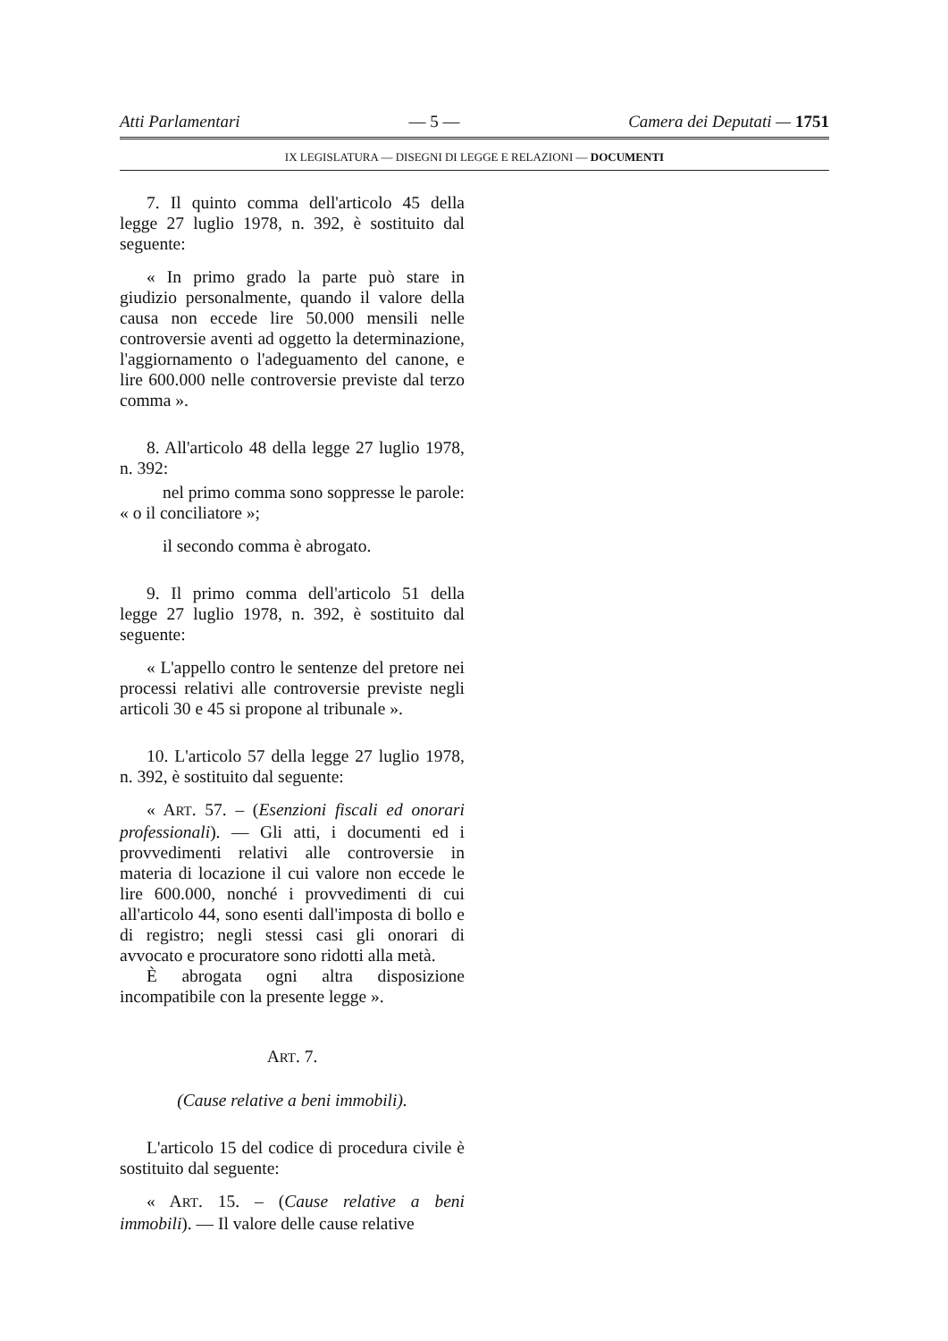Atti Parlamentari — 5 — Camera dei Deputati — 1751
IX LEGISLATURA — DISEGNI DI LEGGE E RELAZIONI — DOCUMENTI
7. Il quinto comma dell'articolo 45 della legge 27 luglio 1978, n. 392, è sostituito dal seguente:
« In primo grado la parte può stare in giudizio personalmente, quando il valore della causa non eccede lire 50.000 mensili nelle controversie aventi ad oggetto la determinazione, l'aggiornamento o l'adeguamento del canone, e lire 600.000 nelle controversie previste dal terzo comma ».
8. All'articolo 48 della legge 27 luglio 1978, n. 392:
nel primo comma sono soppresse le parole: « o il conciliatore »;
il secondo comma è abrogato.
9. Il primo comma dell'articolo 51 della legge 27 luglio 1978, n. 392, è sostituito dal seguente:
« L'appello contro le sentenze del pretore nei processi relativi alle controversie previste negli articoli 30 e 45 si propone al tribunale ».
10. L'articolo 57 della legge 27 luglio 1978, n. 392, è sostituito dal seguente:
« ART. 57. – (Esenzioni fiscali ed onorari professionali). — Gli atti, i documenti ed i provvedimenti relativi alle controversie in materia di locazione il cui valore non eccede le lire 600.000, nonché i provvedimenti di cui all'articolo 44, sono esenti dall'imposta di bollo e di registro; negli stessi casi gli onorari di avvocato e procuratore sono ridotti alla metà.
È abrogata ogni altra disposizione incompatibile con la presente legge ».
ART. 7.
(Cause relative a beni immobili).
L'articolo 15 del codice di procedura civile è sostituito dal seguente:
« ART. 15. – (Cause relative a beni immobili). — Il valore delle cause relative